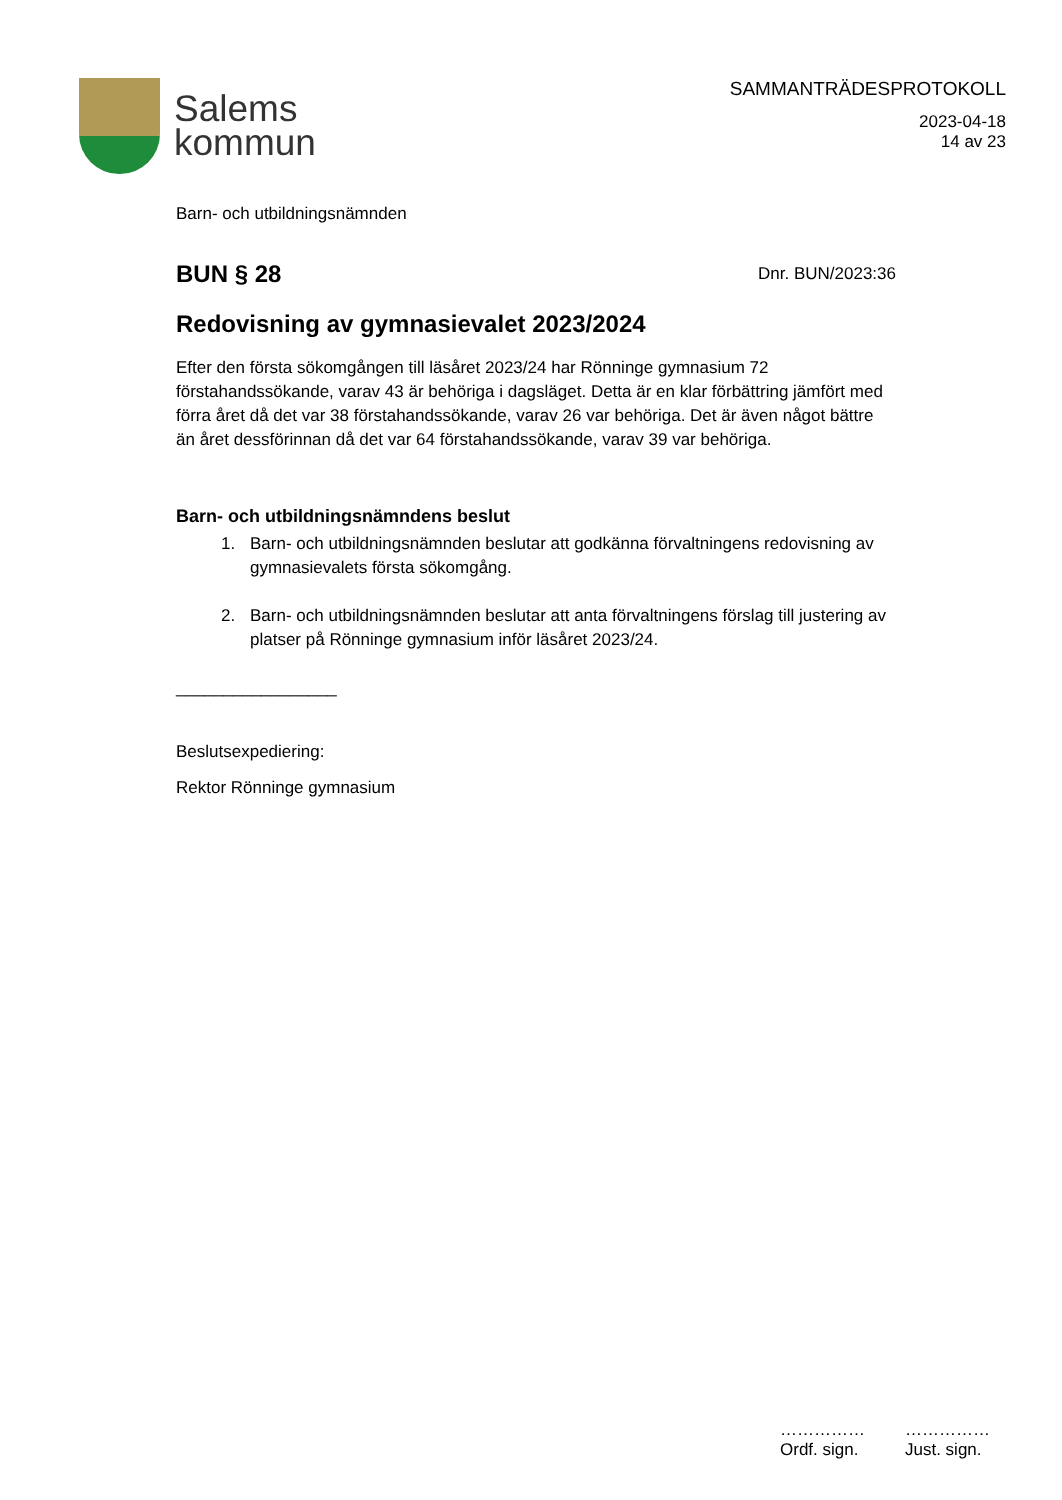Salems
kommun
SAMMANTRÄDESPROTOKOLL
2023-04-18
14 av 23
Barn- och utbildningsnämnden
BUN § 28 Dnr. BUN/2023:36
Redovisning av gymnasievalet 2023/2024
Efter den första sökomgången till läsåret 2023/24 har Rönninge gymnasium 72 förstahandssökande, varav 43 är behöriga i dagsläget. Detta är en klar förbättring jämfört med förra året då det var 38 förstahandssökande, varav 26 var behöriga. Det är även något bättre än året dessförinnan då det var 64 förstahandssökande, varav 39 var behöriga.
Barn- och utbildningsnämndens beslut
1. Barn- och utbildningsnämnden beslutar att godkänna förvaltningens redovisning av gymnasievalets första sökomgång.
2. Barn- och utbildningsnämnden beslutar att anta förvaltningens förslag till justering av platser på Rönninge gymnasium inför läsåret 2023/24.
_________________
Beslutsexpediering:
Rektor Rönninge gymnasium
……………
Ordf. sign.
……………
Just. sign.